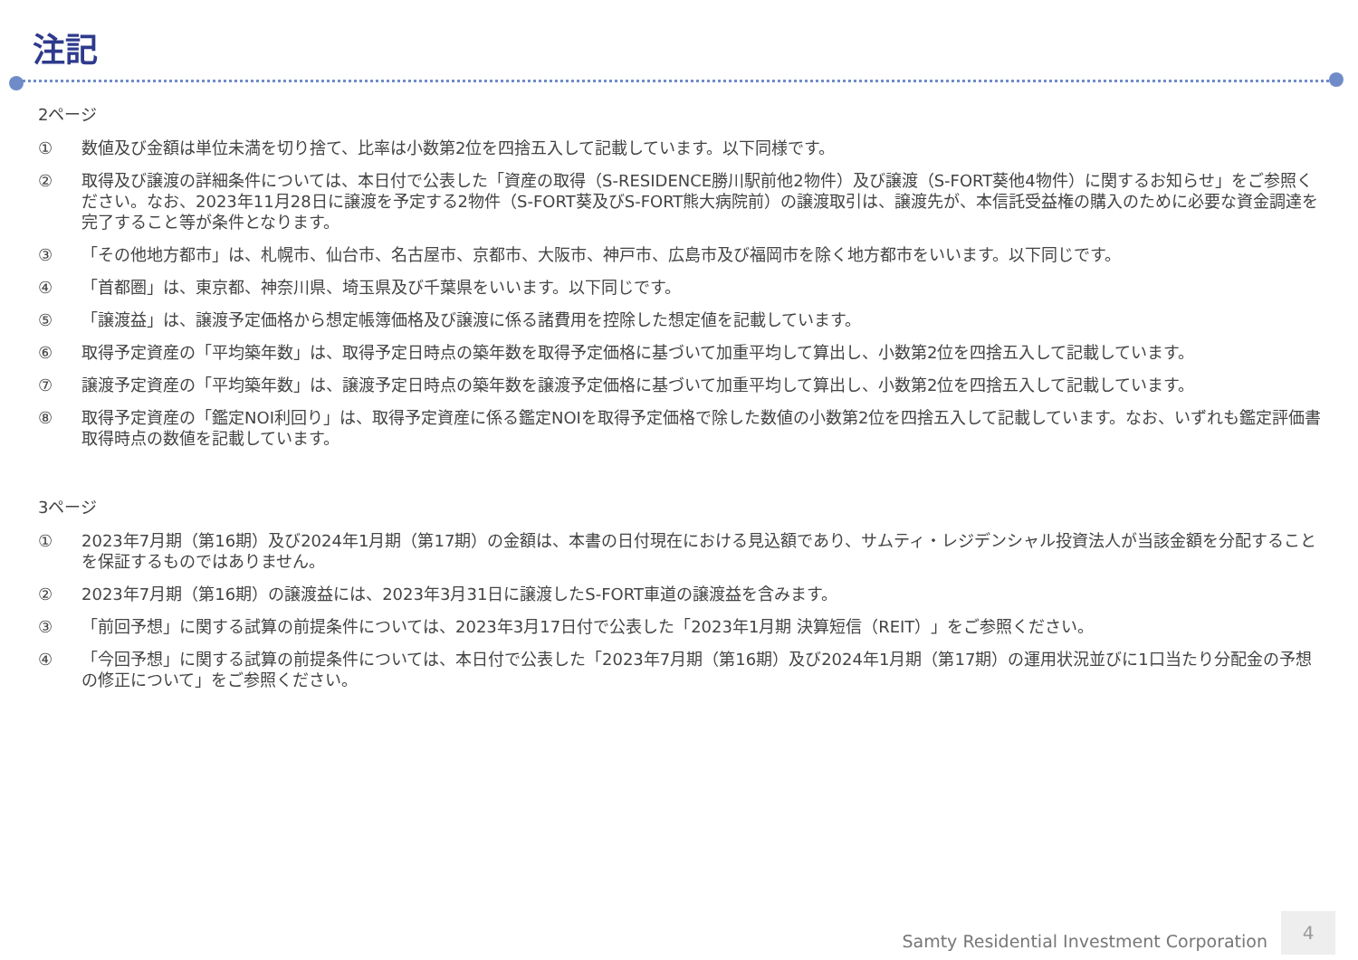注記
2ページ
① 数値及び金額は単位未満を切り捨て、比率は小数第2位を四捨五入して記載しています。以下同様です。
② 取得及び譲渡の詳細条件については、本日付で公表した「資産の取得（S-RESIDENCE勝川駅前他2物件）及び譲渡（S-FORT葵他4物件）に関するお知らせ」をご参照ください。なお、2023年11月28日に譲渡を予定する2物件（S-FORT葵及びS-FORT熊大病院前）の譲渡取引は、譲渡先が、本信託受益権の購入のために必要な資金調達を完了すること等が条件となります。
③ 「その他地方都市」は、札幌市、仙台市、名古屋市、京都市、大阪市、神戸市、広島市及び福岡市を除く地方都市をいいます。以下同じです。
④ 「首都圏」は、東京都、神奈川県、埼玉県及び千葉県をいいます。以下同じです。
⑤ 「譲渡益」は、譲渡予定価格から想定帳簿価格及び譲渡に係る諸費用を控除した想定値を記載しています。
⑥ 取得予定資産の「平均築年数」は、取得予定日時点の築年数を取得予定価格に基づいて加重平均して算出し、小数第2位を四捨五入して記載しています。
⑦ 譲渡予定資産の「平均築年数」は、譲渡予定日時点の築年数を譲渡予定価格に基づいて加重平均して算出し、小数第2位を四捨五入して記載しています。
⑧ 取得予定資産の「鑑定NOI利回り」は、取得予定資産に係る鑑定NOIを取得予定価格で除した数値の小数第2位を四捨五入して記載しています。なお、いずれも鑑定評価書取得時点の数値を記載しています。
3ページ
① 2023年7月期（第16期）及び2024年1月期（第17期）の金額は、本書の日付現在における見込額であり、サムティ・レジデンシャル投資法人が当該金額を分配することを保証するものではありません。
② 2023年7月期（第16期）の譲渡益には、2023年3月31日に譲渡したS-FORT車道の譲渡益を含みます。
③ 「前回予想」に関する試算の前提条件については、2023年3月17日付で公表した「2023年1月期 決算短信（REIT）」をご参照ください。
④ 「今回予想」に関する試算の前提条件については、本日付で公表した「2023年7月期（第16期）及び2024年1月期（第17期）の運用状況並びに1口当たり分配金の予想の修正について」をご参照ください。
Samty Residential Investment Corporation
4